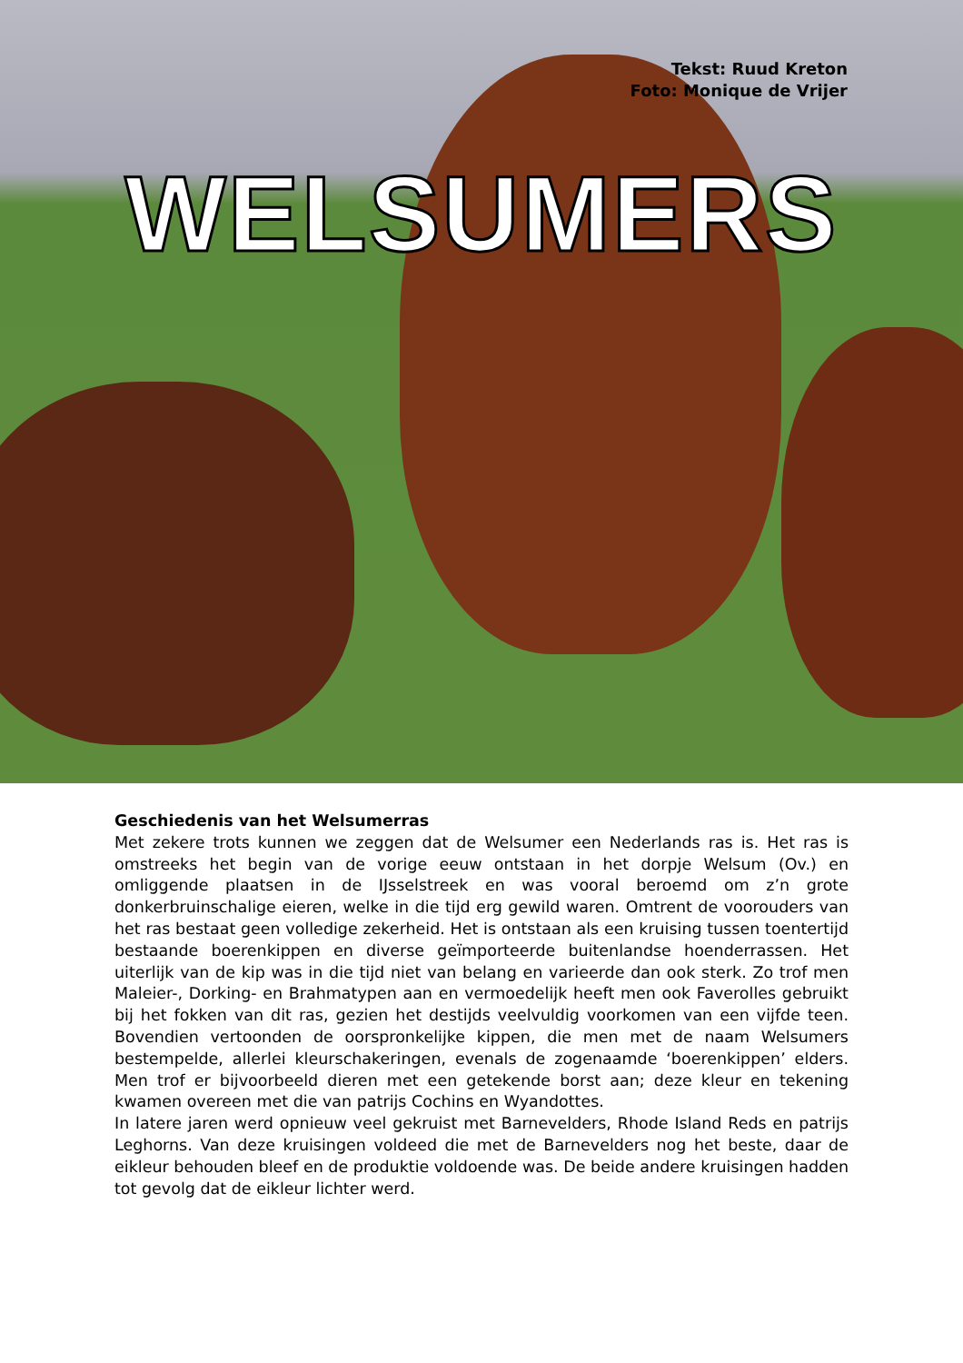Tekst: Ruud Kreton
Foto: Monique de Vrijer
WELSUMERS
Geschiedenis van het Welsumerras
Met zekere trots kunnen we zeggen dat de Welsumer een Nederlands ras is. Het ras is omstreeks het begin van de vorige eeuw ontstaan in het dorpje Welsum (Ov.) en omliggende plaatsen in de IJsselstreek en was vooral beroemd om z’n grote donkerbruinschalige eieren, welke in die tijd erg gewild waren. Omtrent de voorouders van het ras bestaat geen volledige zekerheid. Het is ontstaan als een kruising tussen toentertijd bestaande boerenkippen en diverse geïmporteerde buitenlandse hoenderrassen. Het uiterlijk van de kip was in die tijd niet van belang en varieerde dan ook sterk. Zo trof men Maleier-, Dorking- en Brahmatypen aan en vermoedelijk heeft men ook Faverolles gebruikt bij het fokken van dit ras, gezien het destijds veelvuldig voorkomen van een vijfde teen. Bovendien vertoonden de oorspronkelijke kippen, die men met de naam Welsumers bestempelde, allerlei kleurschakeringen, evenals de zogenaamde ‘boerenkippen’ elders. Men trof er bijvoorbeeld dieren met een getekende borst aan; deze kleur en tekening kwamen overeen met die van patrijs Cochins en Wyandottes.
In latere jaren werd opnieuw veel gekruist met Barnevelders, Rhode Island Reds en patrijs Leghorns. Van deze kruisingen voldeed die met de Barnevelders nog het beste, daar de eikleur behouden bleef en de produktie voldoende was. De beide andere kruisingen hadden tot gevolg dat de eikleur lichter werd.